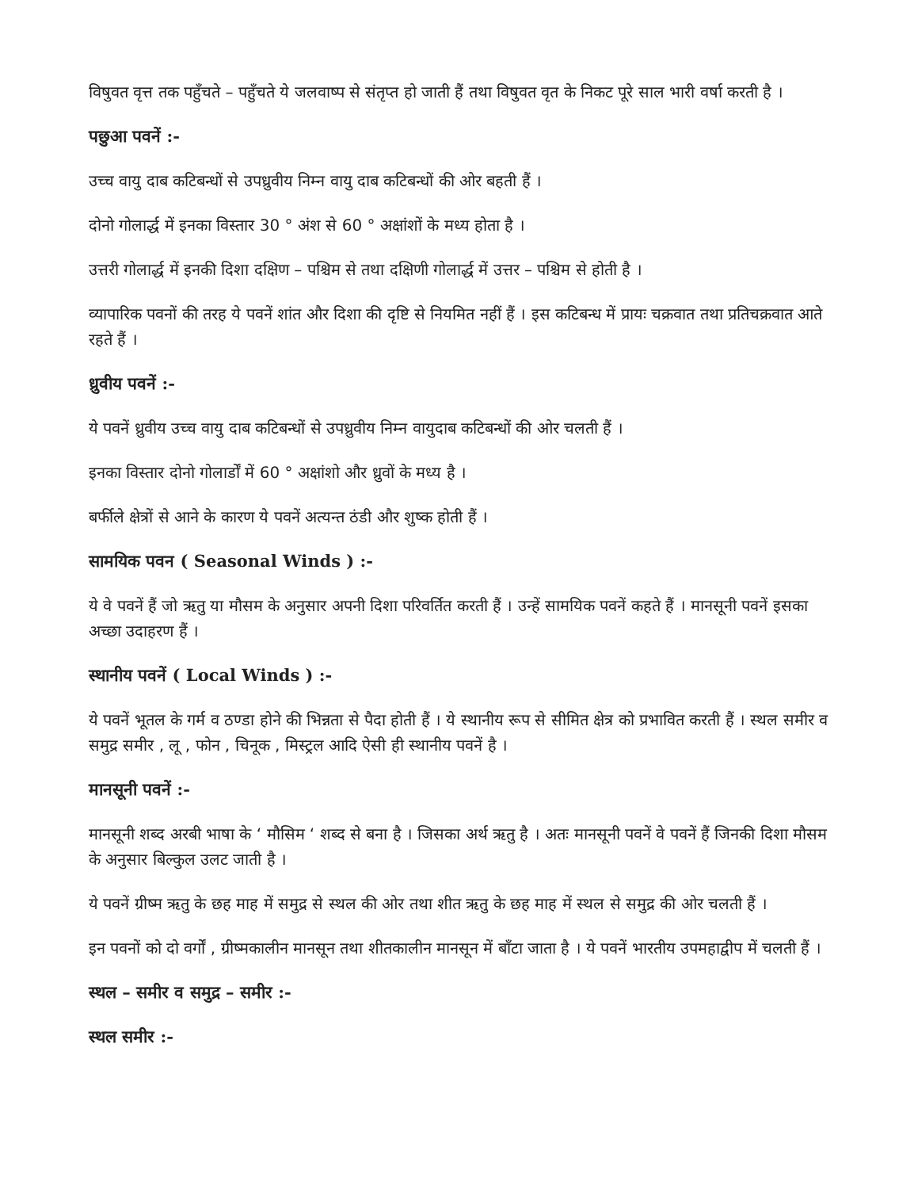विषुवत वृत्त तक पहुँचते – पहुँचते ये जलवाष्प से संतृप्त हो जाती हैं तथा विषुवत वृत के निकट पूरे साल भारी वर्षा करती है ।
पछुआ पवनें :-
उच्च वायु दाब कटिबन्धों से उपध्रुवीय निम्न वायु दाब कटिबन्धों की ओर बहती हैं ।
दोनो गोलार्द्ध में इनका विस्तार 30 ° अंश से 60 ° अक्षांशों के मध्य होता है ।
उत्तरी गोलार्द्ध में इनकी दिशा दक्षिण – पश्चिम से तथा दक्षिणी गोलार्द्ध में उत्तर – पश्चिम से होती है ।
व्यापारिक पवनों की तरह ये पवनें शांत और दिशा की दृष्टि से नियमित नहीं हैं । इस कटिबन्ध में प्रायः चक्रवात तथा प्रतिचक्रवात आते रहते हैं ।
ध्रुवीय पवनें :-
ये पवनें ध्रुवीय उच्च वायु दाब कटिबन्धों से उपध्रुवीय निम्न वायुदाब कटिबन्धों की ओर चलती हैं ।
इनका विस्तार दोनो गोलार्डों में 60 ° अक्षांशो और ध्रुवों के मध्य है ।
बर्फीले क्षेत्रों से आने के कारण ये पवनें अत्यन्त ठंडी और शुष्क होती हैं ।
सामयिक पवन ( Seasonal Winds ) :-
ये वे पवनें हैं जो ऋतु या मौसम के अनुसार अपनी दिशा परिवर्तित करती हैं । उन्हें सामयिक पवनें कहते हैं । मानसूनी पवनें इसका अच्छा उदाहरण हैं ।
स्थानीय पवनें ( Local Winds ) :-
ये पवनें भूतल के गर्म व ठण्डा होने की भिन्नता से पैदा होती हैं । ये स्थानीय रूप से सीमित क्षेत्र को प्रभावित करती हैं । स्थल समीर व समुद्र समीर , लू , फोन , चिनूक , मिस्ट्रल आदि ऐसी ही स्थानीय पवनें है ।
मानसूनी पवनें :-
मानसूनी शब्द अरबी भाषा के ‘ मौसिम ‘ शब्द से बना है । जिसका अर्थ ऋतु है । अतः मानसूनी पवनें वे पवनें हैं जिनकी दिशा मौसम के अनुसार बिल्कुल उलट जाती है ।
ये पवनें ग्रीष्म ऋतु के छह माह में समुद्र से स्थल की ओर तथा शीत ऋतु के छह माह में स्थल से समुद्र की ओर चलती हैं ।
इन पवनों को दो वर्गों , ग्रीष्मकालीन मानसून तथा शीतकालीन मानसून में बाँटा जाता है । ये पवनें भारतीय उपमहाद्वीप में चलती हैं ।
स्थल – समीर व समुद्र – समीर :-
स्थल समीर :-